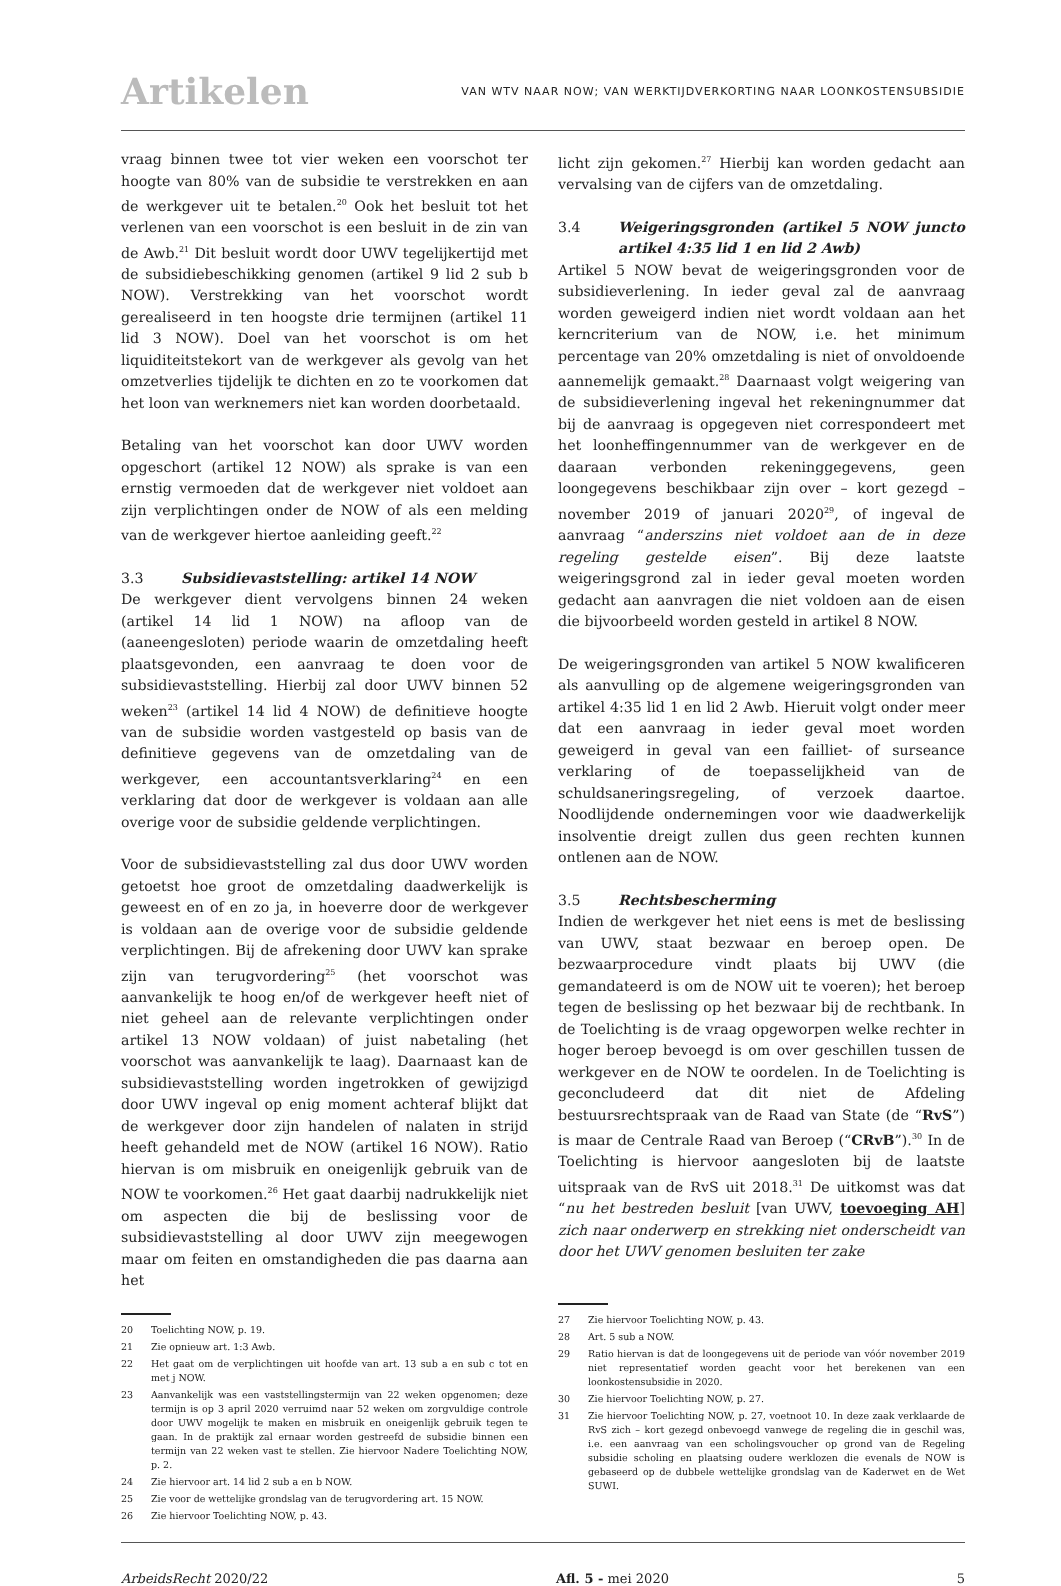Artikelen
VAN WTV NAAR NOW; VAN WERKTIJDVERKORTING NAAR LOONKOSTENSUBSIDIE
vraag binnen twee tot vier weken een voorschot ter hoogte van 80% van de subsidie te verstrekken en aan de werkgever uit te betalen.<sup>20</sup> Ook het besluit tot het verlenen van een voorschot is een besluit in de zin van de Awb.<sup>21</sup> Dit besluit wordt door UWV tegelijkertijd met de subsidiebeschikking genomen (artikel 9 lid 2 sub b NOW). Verstrekking van het voorschot wordt gerealiseerd in ten hoogste drie termijnen (artikel 11 lid 3 NOW). Doel van het voorschot is om het liquiditeitstekort van de werkgever als gevolg van het omzetverlies tijdelijk te dichten en zo te voorkomen dat het loon van werknemers niet kan worden doorbetaald.
Betaling van het voorschot kan door UWV worden opgeschort (artikel 12 NOW) als sprake is van een ernstig vermoeden dat de werkgever niet voldoet aan zijn verplichtingen onder de NOW of als een melding van de werkgever hiertoe aanleiding geeft.<sup>22</sup>
3.3 Subsidievaststelling: artikel 14 NOW
De werkgever dient vervolgens binnen 24 weken (artikel 14 lid 1 NOW) na afloop van de (aaneengesloten) periode waarin de omzetdaling heeft plaatsgevonden, een aanvraag te doen voor de subsidievaststelling. Hierbij zal door UWV binnen 52 weken<sup>23</sup> (artikel 14 lid 4 NOW) de definitieve hoogte van de subsidie worden vastgesteld op basis van de definitieve gegevens van de omzetdaling van de werkgever, een accountantsverklaring<sup>24</sup> en een verklaring dat door de werkgever is voldaan aan alle overige voor de subsidie geldende verplichtingen.
Voor de subsidievaststelling zal dus door UWV worden getoetst hoe groot de omzetdaling daadwerkelijk is geweest en of en zo ja, in hoeverre door de werkgever is voldaan aan de overige voor de subsidie geldende verplichtingen. Bij de afrekening door UWV kan sprake zijn van terugvordering<sup>25</sup> (het voorschot was aanvankelijk te hoog en/of de werkgever heeft niet of niet geheel aan de relevante verplichtingen onder artikel 13 NOW voldaan) of juist nabetaling (het voorschot was aanvankelijk te laag). Daarnaast kan de subsidievaststelling worden ingetrokken of gewijzigd door UWV ingeval op enig moment achteraf blijkt dat de werkgever door zijn handelen of nalaten in strijd heeft gehandeld met de NOW (artikel 16 NOW). Ratio hiervan is om misbruik en oneigenlijk gebruik van de NOW te voorkomen.<sup>26</sup> Het gaat daarbij nadrukkelijk niet om aspecten die bij de beslissing voor de subsidievaststelling al door UWV zijn meegewogen maar om feiten en omstandigheden die pas daarna aan het
20 Toelichting NOW, p. 19.
21 Zie opnieuw art. 1:3 Awb.
22 Het gaat om de verplichtingen uit hoofde van art. 13 sub a en sub c tot en met j NOW.
23 Aanvankelijk was een vaststellingstermijn van 22 weken opgenomen; deze termijn is op 3 april 2020 verruimd naar 52 weken om zorgvuldige controle door UWV mogelijk te maken en misbruik en oneigenlijk gebruik tegen te gaan. In de praktijk zal ernaar worden gestreefd de subsidie binnen een termijn van 22 weken vast te stellen. Zie hiervoor Nadere Toelichting NOW, p. 2.
24 Zie hiervoor art. 14 lid 2 sub a en b NOW.
25 Zie voor de wettelijke grondslag van de terugvordering art. 15 NOW.
26 Zie hiervoor Toelichting NOW, p. 43.
licht zijn gekomen.<sup>27</sup> Hierbij kan worden gedacht aan vervalsing van de cijfers van de omzetdaling.
3.4 Weigeringsgronden (artikel 5 NOW juncto artikel 4:35 lid 1 en lid 2 Awb)
Artikel 5 NOW bevat de weigeringsgronden voor de subsidieverlening. In ieder geval zal de aanvraag worden geweigerd indien niet wordt voldaan aan het kerncriterium van de NOW, i.e. het minimum percentage van 20% omzetdaling is niet of onvoldoende aannemelijk gemaakt.<sup>28</sup> Daarnaast volgt weigering van de subsidieverlening ingeval het rekeningnummer dat bij de aanvraag is opgegeven niet correspondeert met het loonheffingennummer van de werkgever en de daaraan verbonden rekeninggegevens, geen loongegevens beschikbaar zijn over – kort gezegd – november 2019 of januari 2020<sup>29</sup>, of ingeval de aanvraag “anderszins niet voldoet aan de in deze regeling gestelde eisen”. Bij deze laatste weigeringsgrond zal in ieder geval moeten worden gedacht aan aanvragen die niet voldoen aan de eisen die bijvoorbeeld worden gesteld in artikel 8 NOW.
De weigeringsgronden van artikel 5 NOW kwalificeren als aanvulling op de algemene weigeringsgronden van artikel 4:35 lid 1 en lid 2 Awb. Hieruit volgt onder meer dat een aanvraag in ieder geval moet worden geweigerd in geval van een failliet- of surseance verklaring of de toepasselijkheid van de schuldsaneringsregeling, of verzoek daartoe. Noodlijdende ondernemingen voor wie daadwerkelijk insolventie dreigt zullen dus geen rechten kunnen ontlenen aan de NOW.
3.5 Rechtsbescherming
Indien de werkgever het niet eens is met de beslissing van UWV, staat bezwaar en beroep open. De bezwaarprocedure vindt plaats bij UWV (die gemandateerd is om de NOW uit te voeren); het beroep tegen de beslissing op het bezwaar bij de rechtbank. In de Toelichting is de vraag opgeworpen welke rechter in hoger beroep bevoegd is om over geschillen tussen de werkgever en de NOW te oordelen. In de Toelichting is geconcludeerd dat dit niet de Afdeling bestuursrechtspraak van de Raad van State (de “RvS”) is maar de Centrale Raad van Beroep (“CRvB”).<sup>30</sup> In de Toelichting is hiervoor aangesloten bij de laatste uitspraak van de RvS uit 2018.<sup>31</sup> De uitkomst was dat “nu het bestreden besluit [van UWV, toevoeging AH] zich naar onderwerp en strekking niet onderscheidt van door het UWV genomen besluiten ter zake
27 Zie hiervoor Toelichting NOW, p. 43.
28 Art. 5 sub a NOW.
29 Ratio hiervan is dat de loongegevens uit de periode van vóór november 2019 niet representatief worden geacht voor het berekenen van een loonkostensubsidie in 2020.
30 Zie hiervoor Toelichting NOW, p. 27.
31 Zie hiervoor Toelichting NOW, p. 27, voetnoot 10. In deze zaak verklaarde de RvS zich – kort gezegd onbevoegd vanwege de regeling die in geschil was, i.e. een aanvraag van een scholingsvoucher op grond van de Regeling subsidie scholing en plaatsing oudere werklozen die evenals de NOW is gebaseerd op de dubbele wettelijke grondslag van de Kaderwet en de Wet SUWI.
ArbeidsRecht 2020/22 Afl. 5 - mei 2020 5